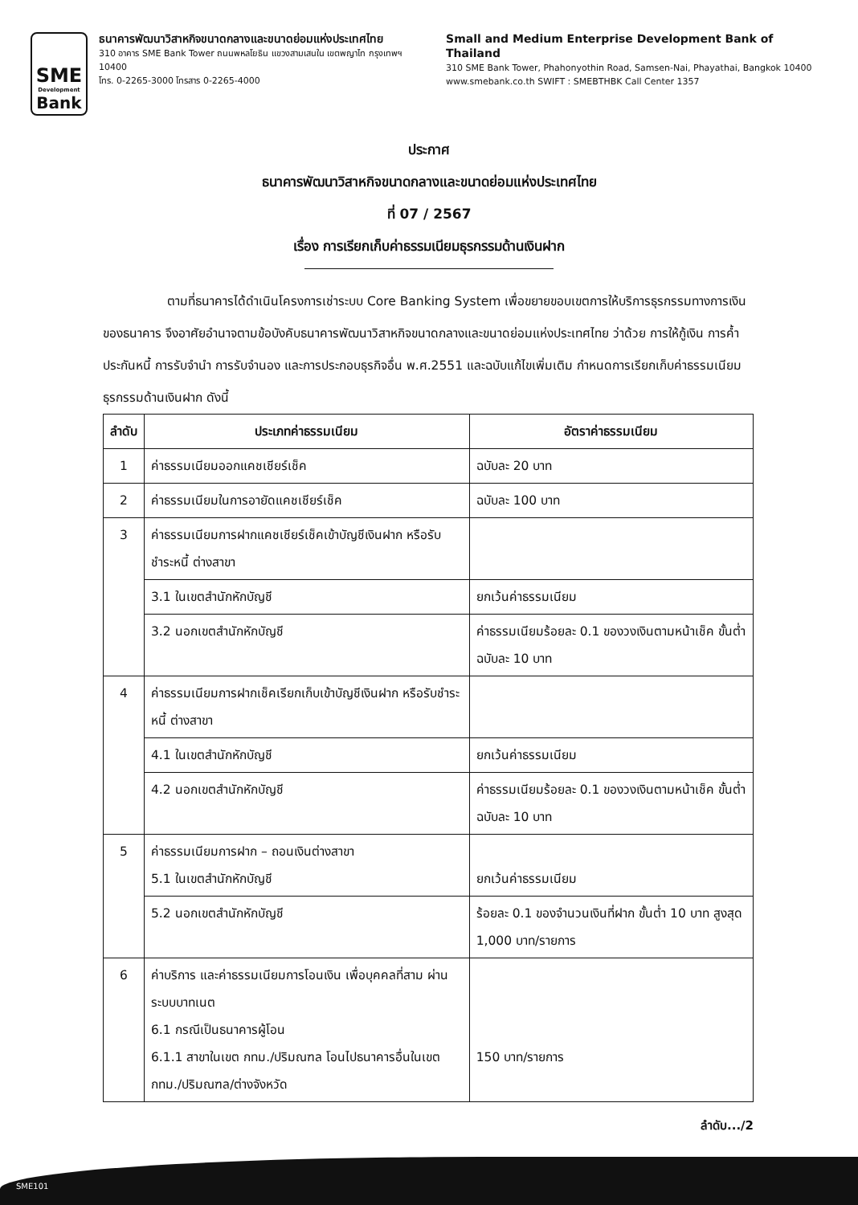SME
Development
Bank
ธนาคารพัฒนาวิสาหกิจขนาดกลางและขนาดย่อมแห่งประเทศไทย
310 อาคาร SME Bank Tower ถนนพหลโยธิน แขวงสามเสนใน เขตพญาไท กรุงเทพฯ 10400
โทร. 0-2265-3000 โทรสาร 0-2265-4000
Small and Medium Enterprise Development Bank of Thailand
310 SME Bank Tower, Phahonyothin Road, Samsen-Nai, Phayathai, Bangkok 10400
www.smebank.co.th SWIFT : SMEBTHBK Call Center 1357
ประกาศ
ธนาคารพัฒนาวิสาหกิจขนาดกลางและขนาดย่อมแห่งประเทศไทย
ที่ 07 / 2567
เรื่อง การเรียกเก็บค่าธรรมเนียมธุรกรรมด้านเงินฝาก
ตามที่ธนาคารได้ดำเนินโครงการเช่าระบบ Core Banking System เพื่อขยายขอบเขตการให้บริการธุรกรรมทางการเงินของธนาคาร จึงอาศัยอำนาจตามข้อบังคับธนาคารพัฒนาวิสาหกิจขนาดกลางและขนาดย่อมแห่งประเทศไทย ว่าด้วย การให้กู้เงิน การค้ำประกันหนี้ การรับจำนำ การรับจำนอง และการประกอบธุรกิจอื่น พ.ศ.2551 และฉบับแก้ไขเพิ่มเติม กำหนดการเรียกเก็บค่าธรรมเนียมธุรกรรมด้านเงินฝาก ดังนี้
| ลำดับ | ประเภทค่าธรรมเนียม | อัตราค่าธรรมเนียม |
| --- | --- | --- |
| 1 | ค่าธรรมเนียมออกแคชเชียร์เช็ค | ฉบับละ 20 บาท |
| 2 | ค่าธรรมเนียมในการอายัดแคชเชียร์เช็ค | ฉบับละ 100 บาท |
| 3 | ค่าธรรมเนียมการฝากแคชเชียร์เช็คเข้าบัญชีเงินฝาก หรือรับชำระหนี้ ต่างสาขา | |
| | 3.1 ในเขตสำนักหักบัญชี | ยกเว้นค่าธรรมเนียม |
| | 3.2 นอกเขตสำนักหักบัญชี | ค่าธรรมเนียมร้อยละ 0.1 ของวงเงินตามหน้าเช็ค ขั้นต่ำฉบับละ 10 บาท |
| 4 | ค่าธรรมเนียมการฝากเช็คเรียกเก็บเข้าบัญชีเงินฝาก หรือรับชำระหนี้ ต่างสาขา | |
| | 4.1 ในเขตสำนักหักบัญชี | ยกเว้นค่าธรรมเนียม |
| | 4.2 นอกเขตสำนักหักบัญชี | ค่าธรรมเนียมร้อยละ 0.1 ของวงเงินตามหน้าเช็ค ขั้นต่ำฉบับละ 10 บาท |
| 5 | ค่าธรรมเนียมการฝาก – ถอนเงินต่างสาขา 5.1 ในเขตสำนักหักบัญชี | ยกเว้นค่าธรรมเนียม |
| | 5.2 นอกเขตสำนักหักบัญชี | ร้อยละ 0.1 ของจำนวนเงินที่ฝาก ขั้นต่ำ 10 บาท สูงสุด 1,000 บาท/รายการ |
| 6 | ค่าบริการ และค่าธรรมเนียมการโอนเงิน เพื่อบุคคลที่สาม ผ่านระบบบาทเนต 6.1 กรณีเป็นธนาคารผู้โอน 6.1.1 สาขาในเขต กทม./ปริมณฑล โอนไปธนาคารอื่นในเขต กทม./ปริมณฑล/ต่างจังหวัด | 150 บาท/รายการ |
ลำดับ.../2
SME101